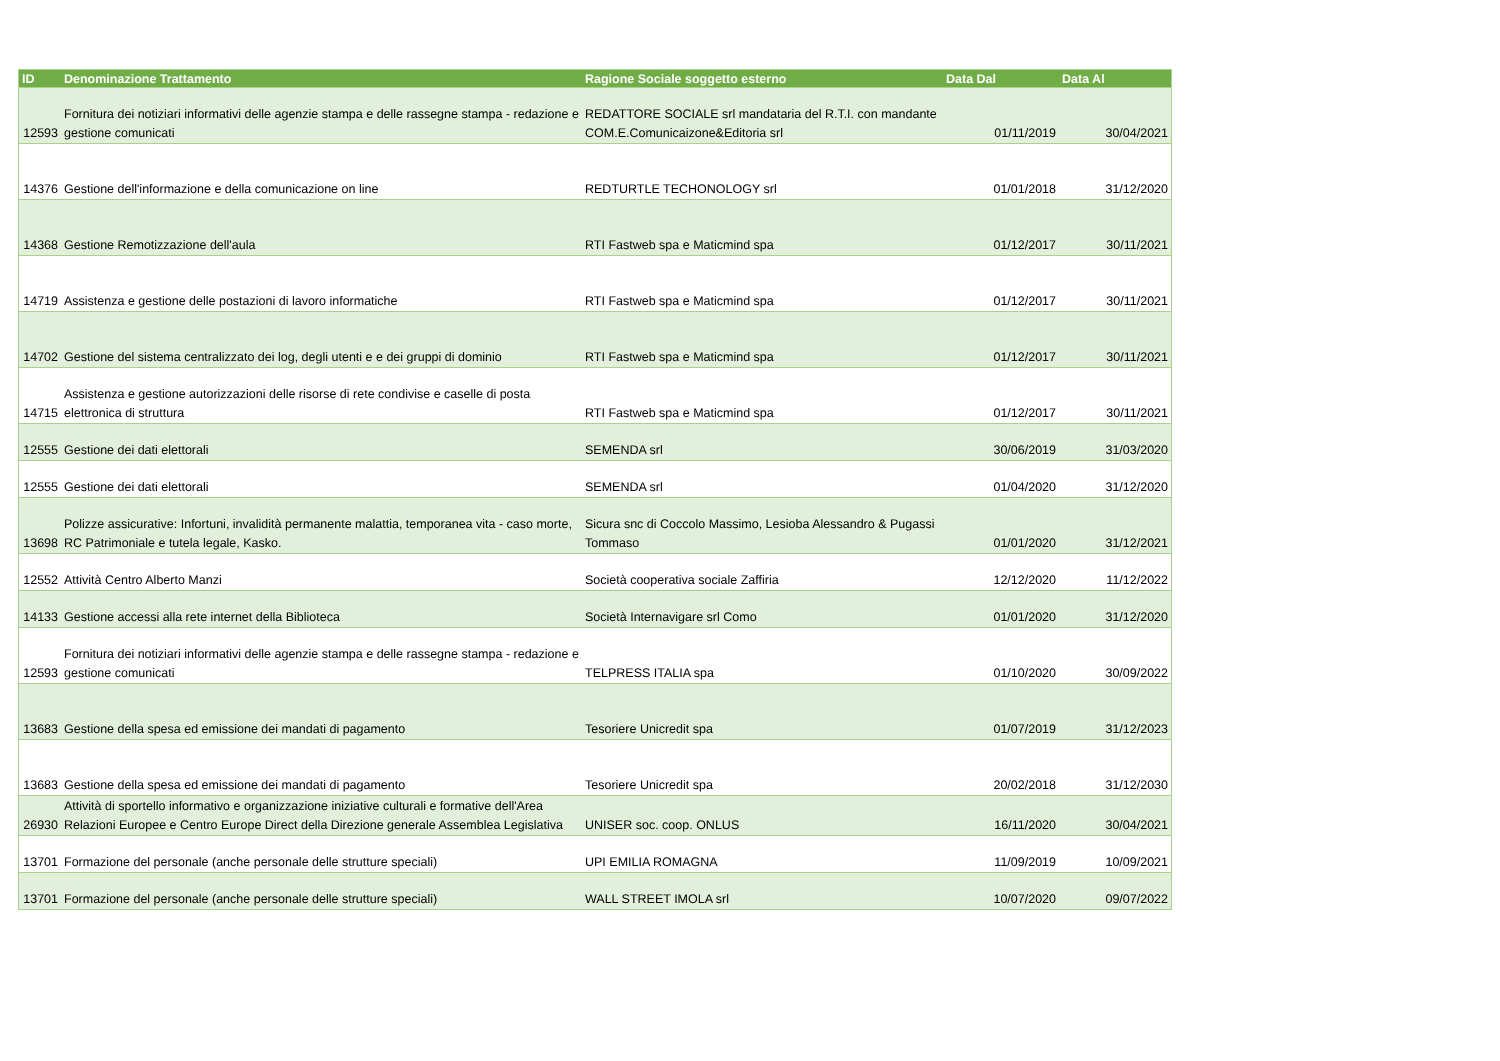| ID | Denominazione Trattamento | Ragione Sociale soggetto esterno | Data Dal | Data Al |
| --- | --- | --- | --- | --- |
| 12593 | Fornitura dei notiziari informativi delle agenzie stampa e delle rassegne stampa - redazione e gestione comunicati | REDATTORE SOCIALE srl mandataria del R.T.I. con mandante COM.E.Comunicaizone&Editoria srl | 01/11/2019 | 30/04/2021 |
| 14376 | Gestione dell'informazione e della comunicazione on line | REDTURTLE TECHONOLOGY srl | 01/01/2018 | 31/12/2020 |
| 14368 | Gestione Remotizzazione dell'aula | RTI Fastweb spa e Maticmind spa | 01/12/2017 | 30/11/2021 |
| 14719 | Assistenza e gestione delle postazioni di lavoro informatiche | RTI Fastweb spa e Maticmind spa | 01/12/2017 | 30/11/2021 |
| 14702 | Gestione del sistema centralizzato dei log, degli utenti e e dei gruppi di dominio | RTI Fastweb spa e Maticmind spa | 01/12/2017 | 30/11/2021 |
| 14715 | Assistenza e gestione autorizzazioni delle risorse di rete condivise e caselle di posta elettronica di struttura | RTI Fastweb spa e Maticmind spa | 01/12/2017 | 30/11/2021 |
| 12555 | Gestione dei dati elettorali | SEMENDA srl | 30/06/2019 | 31/03/2020 |
| 12555 | Gestione dei dati elettorali | SEMENDA srl | 01/04/2020 | 31/12/2020 |
| 13698 | Polizze assicurative: Infortuni, invalidità permanente malattia, temporanea vita - caso morte, RC Patrimoniale e tutela legale, Kasko. | Sicura snc di Coccolo Massimo, Lesioba Alessandro & Pugassi Tommaso | 01/01/2020 | 31/12/2021 |
| 12552 | Attività Centro Alberto Manzi | Società cooperativa sociale Zaffiria | 12/12/2020 | 11/12/2022 |
| 14133 | Gestione accessi alla rete internet della Biblioteca | Società Internavigare srl Como | 01/01/2020 | 31/12/2020 |
| 12593 | Fornitura dei notiziari informativi delle agenzie stampa e delle rassegne stampa - redazione e gestione comunicati | TELPRESS ITALIA spa | 01/10/2020 | 30/09/2022 |
| 13683 | Gestione della spesa ed emissione dei mandati di pagamento | Tesoriere Unicredit spa | 01/07/2019 | 31/12/2023 |
| 13683 | Gestione della spesa ed emissione dei mandati di pagamento | Tesoriere Unicredit spa | 20/02/2018 | 31/12/2030 |
| 26930 | Attività di sportello informativo e organizzazione iniziative culturali e formative dell'Area Relazioni Europee e Centro Europe Direct della Direzione generale Assemblea Legislativa | UNISER soc. coop. ONLUS | 16/11/2020 | 30/04/2021 |
| 13701 | Formazione del personale (anche personale delle strutture speciali) | UPI EMILIA ROMAGNA | 11/09/2019 | 10/09/2021 |
| 13701 | Formazione del personale (anche personale delle strutture speciali) | WALL STREET IMOLA srl | 10/07/2020 | 09/07/2022 |